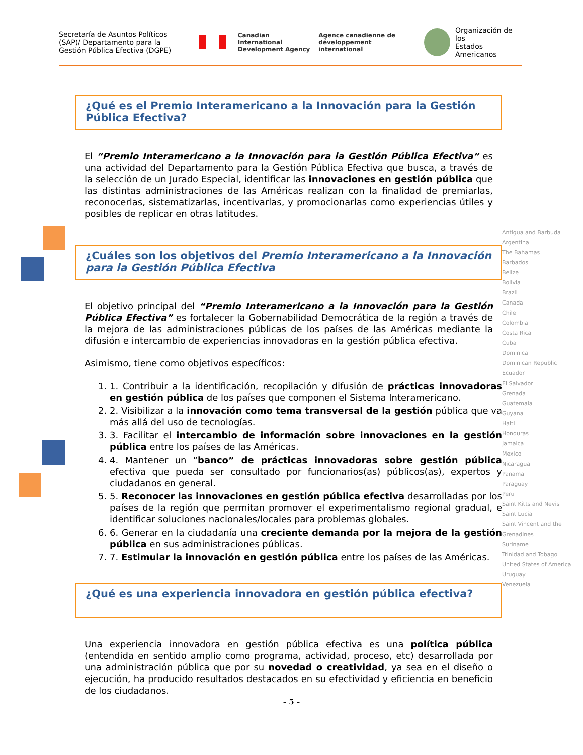Secretaría de Asuntos Políticos (SAP)/ Departamento para la Gestión Pública Efectiva (DGPE)
Canadian International
Development Agency
Agence canadienne de
développement international
Organización de los
Estados Americanos
¿Qué es el Premio Interamericano a la Innovación para la Gestión Pública Efectiva?
El “Premio Interamericano a la Innovación para la Gestión Pública Efectiva” es una actividad del Departamento para la Gestión Pública Efectiva que busca, a través de la selección de un Jurado Especial, identificar las innovaciones en gestión pública que las distintas administraciones de las Américas realizan con la finalidad de premiarlas, reconocerlas, sistematizarlas, incentivarlas, y promocionarlas como experiencias útiles y posibles de replicar en otras latitudes.
¿Cuáles son los objetivos del Premio Interamericano a la Innovación para la Gestión Pública Efectiva
El objetivo principal del “Premio Interamericano a la Innovación para la Gestión Pública Efectiva” es fortalecer la Gobernabilidad Democrática de la región a través de la mejora de las administraciones públicas de los países de las Américas mediante la difusión e intercambio de experiencias innovadoras en la gestión pública efectiva.
Asimismo, tiene como objetivos específicos:
1. 1. Contribuir a la identificación, recopilación y difusión de prácticas innovadoras en gestión pública de los países que componen el Sistema Interamericano.
2. 2. Visibilizar a la innovación como tema transversal de la gestión pública que va más allá del uso de tecnologías.
3. 3. Facilitar el intercambio de información sobre innovaciones en la gestión pública entre los países de las Américas.
4. 4. Mantener un “banco” de prácticas innovadoras sobre gestión pública efectiva que pueda ser consultado por funcionarios(as) públicos(as), expertos y ciudadanos en general.
5. 5. Reconocer las innovaciones en gestión pública efectiva desarrolladas por los países de la región que permitan promover el experimentalismo regional gradual, e identificar soluciones nacionales/locales para problemas globales.
6. 6. Generar en la ciudadanía una creciente demanda por la mejora de la gestión pública en sus administraciones públicas.
7. 7. Estimular la innovación en gestión pública entre los países de las Américas.
¿Qué es una experiencia innovadora en gestión pública efectiva?
Una experiencia innovadora en gestión pública efectiva es una política pública (entendida en sentido amplio como programa, actividad, proceso, etc) desarrollada por una administración pública que por su novedad o creatividad, ya sea en el diseño o ejecución, ha producido resultados destacados en su efectividad y eficiencia en beneficio de los ciudadanos.
Antigua and Barbuda
Argentina
The Bahamas
Barbados
Belize
Bolivia
Brazil
Canada
Chile
Colombia
Costa Rica
Cuba
Dominica
Dominican Republic
Ecuador
El Salvador
Grenada
Guatemala
Guyana
Haiti
Honduras
Jamaica
Mexico
Nicaragua
Panama
Paraguay
Peru
Saint Kitts and Nevis
Saint Lucia
Saint Vincent and the Grenadines
Suriname
Trinidad and Tobago
United States of America
Uruguay
Venezuela
- 5 -